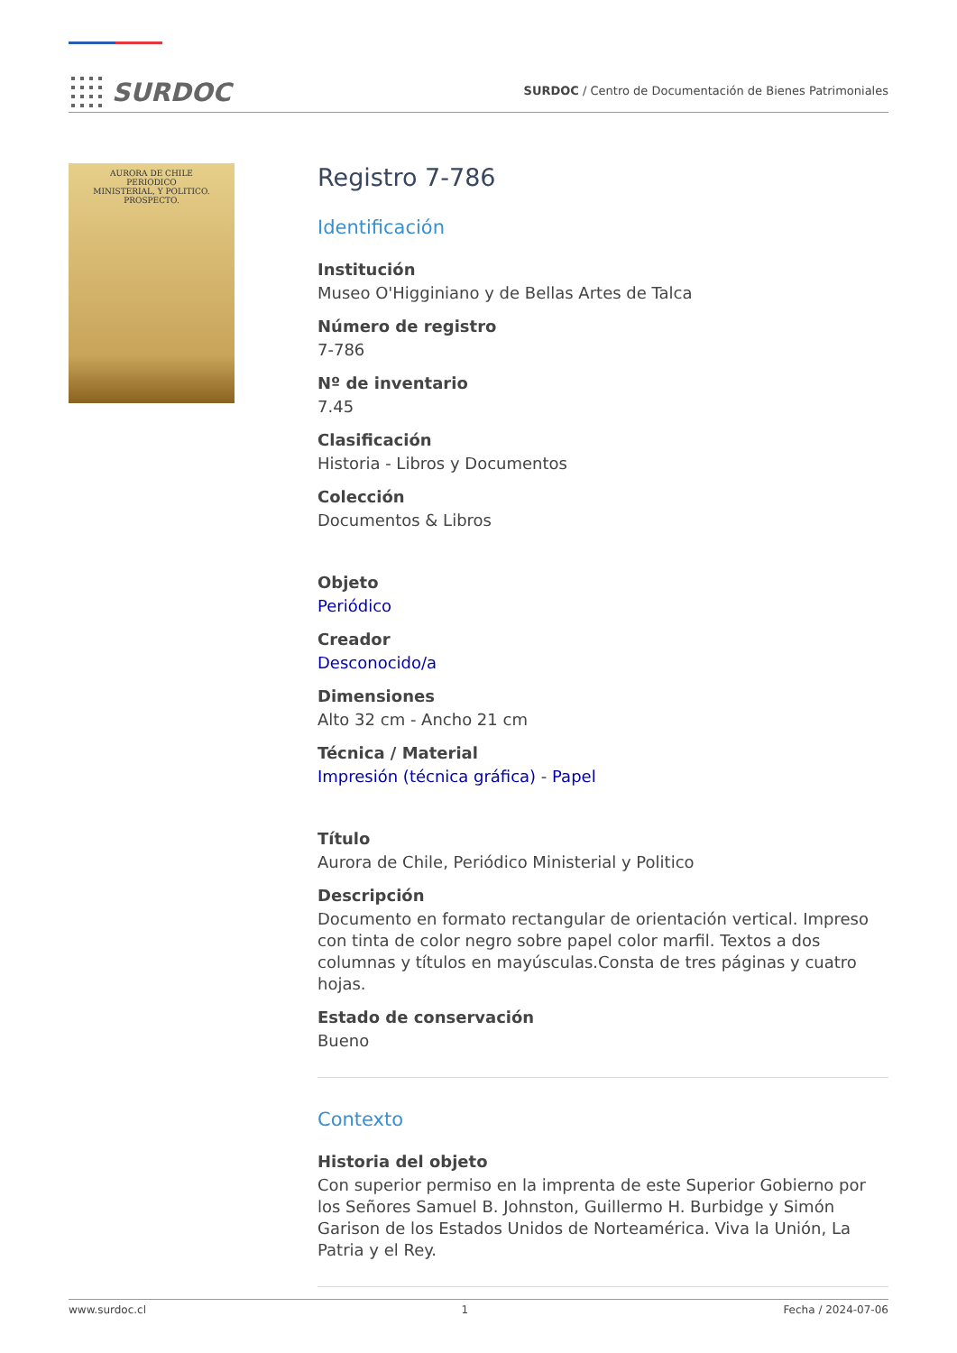SURDOC
SURDOC / Centro de Documentación de Bienes Patrimoniales
AURORA DE CHILE
PERIODICO
MINISTERIAL, Y POLITICO.
PROSPECTO.
Registro 7-786
Identificación
Institución
Museo O'Higginiano y de Bellas Artes de Talca
Número de registro
7-786
Nº de inventario
7.45
Clasificación
Historia - Libros y Documentos
Colección
Documentos & Libros
Objeto
Periódico
Creador
Desconocido/a
Dimensiones
Alto 32 cm - Ancho 21 cm
Técnica / Material
Impresión (técnica gráfica) - Papel
Título
Aurora de Chile, Periódico Ministerial y Politico
Descripción
Documento en formato rectangular de orientación vertical. Impreso con tinta de color negro sobre papel color marfil. Textos a dos columnas y títulos en mayúsculas.Consta de tres páginas y cuatro hojas.
Estado de conservación
Bueno
Contexto
Historia del objeto
Con superior permiso en la imprenta de este Superior Gobierno por los Señores Samuel B. Johnston, Guillermo H. Burbidge y Simón Garison de los Estados Unidos de Norteamérica. Viva la Unión, La Patria y el Rey.
www.surdoc.cl 1 Fecha / 2024-07-06